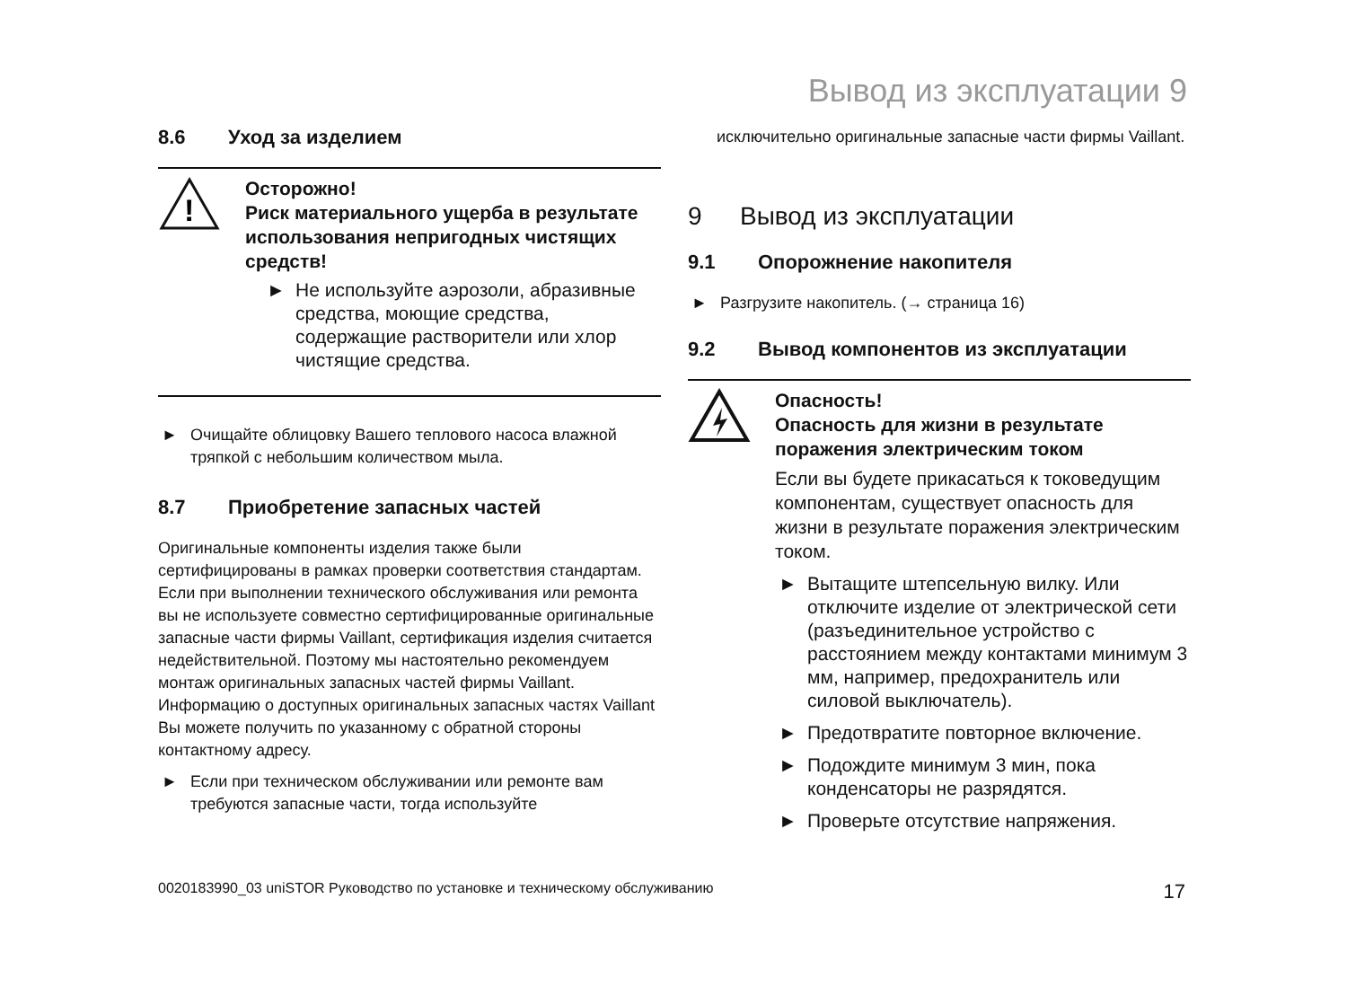Вывод из эксплуатации 9
8.6 Уход за изделием
!
Осторожно!
Риск материального ущерба в результате использования непригодных чистящих средств!
► Не используйте аэрозоли, абразивные средства, моющие средства, содержащие растворители или хлор чистящие средства.
► Очищайте облицовку Вашего теплового насоса влажной тряпкой с небольшим количеством мыла.
8.7 Приобретение запасных частей
Оригинальные компоненты изделия также были сертифицированы в рамках проверки соответствия стандартам. Если при выполнении технического обслуживания или ремонта вы не используете совместно сертифицированные оригинальные запасные части фирмы Vaillant, сертификация изделия считается недействительной. Поэтому мы настоятельно рекомендуем монтаж оригинальных запасных частей фирмы Vaillant. Информацию о доступных оригинальных запасных частях Vaillant Вы можете получить по указанному с обратной стороны контактному адресу.
► Если при техническом обслуживании или ремонте вам требуются запасные части, тогда используйте
исключительно оригинальные запасные части фирмы Vaillant.
9 Вывод из эксплуатации
9.1 Опорожнение накопителя
► Разгрузите накопитель. (→ страница 16)
9.2 Вывод компонентов из эксплуатации
Опасность!
Опасность для жизни в результате поражения электрическим током
Если вы будете прикасаться к токоведущим компонентам, существует опасность для жизни в результате поражения электрическим током.
► Вытащите штепсельную вилку. Или отключите изделие от электрической сети (разъединительное устройство с расстоянием между контактами минимум 3 мм, например, предохранитель или силовой выключатель).
► Предотвратите повторное включение.
► Подождите минимум 3 мин, пока конденсаторы не разрядятся.
► Проверьте отсутствие напряжения.
0020183990_03 uniSTOR Руководство по установке и техническому обслуживанию 17